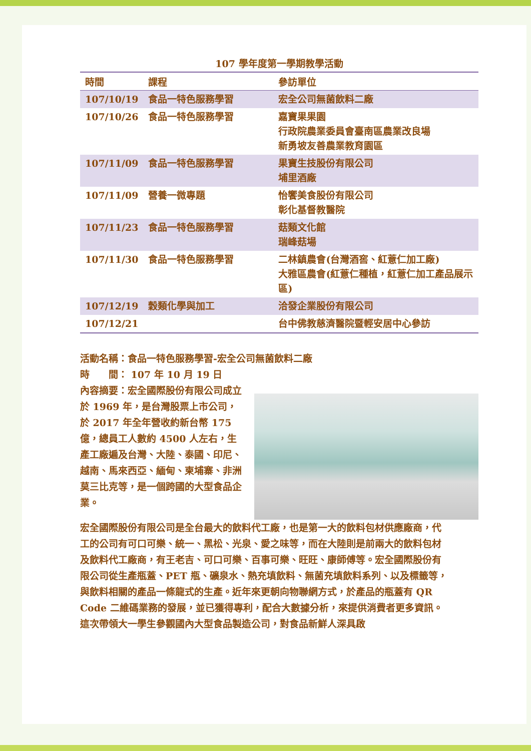107 學年度第一學期教學活動
| 時間 | 課程 | 參訪單位 |
| --- | --- | --- |
| 107/10/19 | 食品一特色服務學習 | 宏全公司無菌飲料二廠 |
| 107/10/26 | 食品一特色服務學習 | 嘉寶果果園 行政院農業委員會臺南區農業改良場 新勇坡友善農業教育園區 |
| 107/11/09 | 食品一特色服務學習 | 果寶生技股份有限公司 埔里酒廠 |
| 107/11/09 | 營養一微專題 | 怡饗美食股份有限公司 彰化基督教醫院 |
| 107/11/23 | 食品一特色服務學習 | 菇類文化館 瑞峰菇場 |
| 107/11/30 | 食品一特色服務學習 | 二林鎮農會(台灣酒窖、紅薏仁加工廠) 大雅區農會(紅薏仁種植，紅薏仁加工產品展示區) |
| 107/12/19 | 穀類化學與加工 | 洽發企業股份有限公司 |
| 107/12/21 | | 台中佛教慈濟醫院暨輕安居中心參訪 |
活動名稱：食品一特色服務學習-宏全公司無菌飲料二廠
時　　間： 107 年 10 月 19 日
內容摘要：宏全國際股份有限公司成立於 1969 年，是台灣股票上市公司，於 2017 年全年營收約新台幣 175 億，總員工人數約 4500 人左右，生產工廠遍及台灣、大陸、泰國、印尼、越南、馬來西亞、緬甸、柬埔寨、非洲莫三比克等，是一個跨國的大型食品企業。
宏全國際股份有限公司是全台最大的飲料代工廠，也是第一大的飲料包材供應廠商，代工的公司有可口可樂、統一、黑松、光泉、愛之味等，而在大陸則是前兩大的飲料包材及飲料代工廠商，有王老吉、可口可樂、百事可樂、旺旺、康師傅等。宏全國際股份有限公司從生產瓶蓋、PET 瓶、礦泉水、熱充填飲料、無菌充填飲料系列、以及標籤等，與飲料相關的產品一條龍式的生產。近年來更朝向物聯網方式，於產品的瓶蓋有 QR Code 二維碼業務的發展，並已獲得專利，配合大數據分析，來提供消費者更多資訊。這次帶領大一學生參觀國內大型食品製造公司，對食品新鮮人深具啟